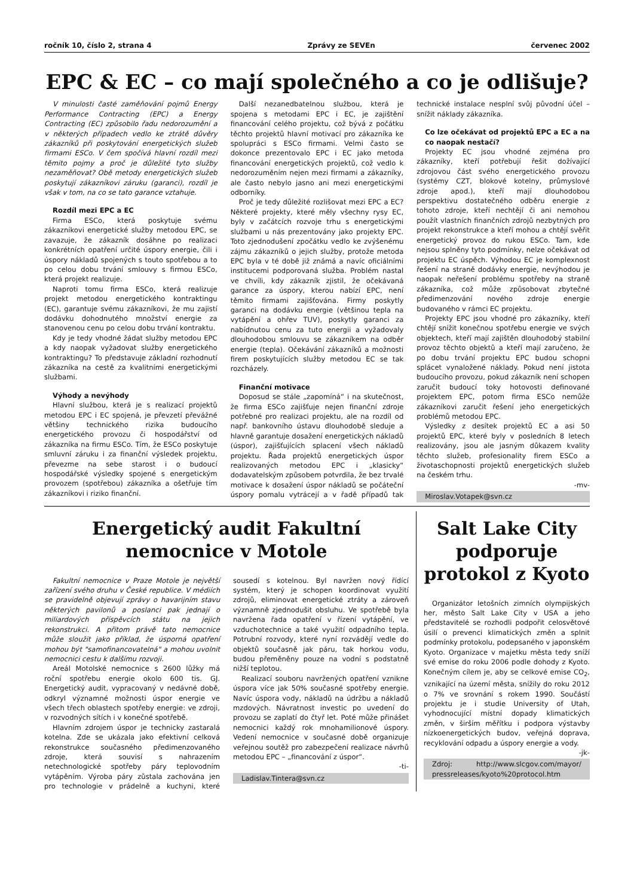ročník 10, číslo 2, strana 4 Zprávy ze SEVEn červenec 2002
EPC & EC – co mají společného a co je odlišuje?
V minulosti časté zaměňování pojmů Energy Performance Contracting (EPC) a Energy Contracting (EC) způsobilo řadu nedorozumění a v některých případech vedlo ke ztrátě důvěry zákazníků při poskytování energetických služeb firmami ESCo. V čem spočívá hlavní rozdíl mezi těmito pojmy a proč je důležité tyto služby nezaměňovat? Obě metody energetických služeb poskytují zákazníkovi záruku (garanci), rozdíl je však v tom, na co se tato garance vztahuje.
Rozdíl mezi EPC a EC
Firma ESCo, která poskytuje svému zákazníkovi energetické služby metodou EPC, se zavazuje, že zákazník dosáhne po realizaci konkrétních opatření určité úspory energie, čili i úspory nákladů spojených s touto spotřebou a to po celou dobu trvání smlouvy s firmou ESCo, která projekt realizuje.
Naproti tomu firma ESCo, která realizuje projekt metodou energetického kontraktingu (EC), garantuje svému zákazníkovi, že mu zajistí dodávku dohodnutého množství energie za stanovenou cenu po celou dobu trvání kontraktu.
Kdy je tedy vhodné žádat služby metodou EPC a kdy naopak vyžadovat služby energetického kontraktingu? To představuje základní rozhodnutí zákazníka na cestě za kvalitními energetickými službami.
Výhody a nevýhody
Hlavní službou, která je s realizací projektů metodou EPC i EC spojená, je převzetí převážné většiny technického rizika budoucího energetického provozu či hospodářství od zákazníka na firmu ESCo. Tím, že ESCo poskytuje smluvní záruku i za finanční výsledek projektu, převezme na sebe starost i o budoucí hospodářské výsledky spojené s energetickým provozem (spotřebou) zákazníka a ošetřuje tím zákazníkovi i riziko finanční.
Další nezanedbatelnou službou, která je spojena s metodami EPC i EC, je zajištění financování celého projektu, což bývá z počátku těchto projektů hlavní motivací pro zákazníka ke spolupráci s ESCo firmami. Velmi často se dokonce prezentovalo EPC i EC jako metoda financování energetických projektů, což vedlo k nedorozuměním nejen mezi firmami a zákazníky, ale často nebylo jasno ani mezi energetickými odborníky.
Proč je tedy důležité rozlišovat mezi EPC a EC? Některé projekty, které měly všechny rysy EC, byly v začátcích rozvoje trhu s energetickými službami u nás prezentovány jako projekty EPC. Toto zjednodušení zpočátku vedlo ke zvýšenému zájmu zákazníků o jejich služby, protože metoda EPC byla v té době již známá a navíc oficiálními institucemi podporovaná služba. Problém nastal ve chvíli, kdy zákazník zjistil, že očekávaná garance za úspory, kterou nabízí EPC, není těmito firmami zajišťována. Firmy poskytly garanci na dodávku energie (většinou tepla na vytápění a ohřev TUV), poskytly garanci za nabídnutou cenu za tuto energii a vyžadovaly dlouhodobou smlouvu se zákazníkem na odběr energie (tepla). Očekávání zákazníků a možnosti firem poskytujících služby metodou EC se tak rozcházely.
Finanční motivace
Doposud se stále „zapomíná“ i na skutečnost, že firma ESCo zajišťuje nejen finanční zdroje potřebné pro realizaci projektu, ale na rozdíl od např. bankovního ústavu dlouhodobě sleduje a hlavně garantuje dosažení energetických nákladů (úspor), zajišťujících splacení všech nákladů projektu. Řada projektů energetických úspor realizovaných metodou EPC i „klasicky“ dodavatelským způsobem potvrdila, že bez trvalé motivace k dosažení úspor nákladů se počáteční úspory pomalu vytrácejí a v řadě případů tak technické instalace nesplní svůj původní účel – snížit náklady zákazníka.
Co lze očekávat od projektů EPC a EC a na co naopak nestačí?
Projekty EC jsou vhodné zejména pro zákazníky, kteří potřebují řešit dožívající zdrojovou část svého energetického provozu (systémy CZT, blokové kotelny, průmyslové zdroje apod.), kteří mají dlouhodobou perspektivu dostatečného odběru energie z tohoto zdroje, kteří nechtějí či ani nemohou použít vlastních finančních zdrojů nezbytných pro projekt rekonstrukce a kteří mohou a chtějí svěřit energetický provoz do rukou ESCo. Tam, kde nejsou splněny tyto podmínky, nelze očekávat od projektu EC úspěch. Výhodou EC je komplexnost řešení na straně dodávky energie, nevýhodou je naopak neřešení problému spotřeby na straně zákazníka, což může způsobovat zbytečné předimenzování nového zdroje energie budovaného v rámci EC projektu.
Projekty EPC jsou vhodné pro zákazníky, kteří chtějí snížit konečnou spotřebu energie ve svých objektech, kteří mají zajištěn dlouhodobý stabilní provoz těchto objektů a kteří mají zaručeno, že po dobu trvání projektu EPC budou schopni splácet vynaložené náklady. Pokud není jistota budoucího provozu, pokud zákazník není schopen zaručit budoucí toky hotovosti definované projektem EPC, potom firma ESCo nemůže zákazníkovi zaručit řešení jeho energetických problémů metodou EPC.
Výsledky z desítek projektů EC a asi 50 projektů EPC, které byly v posledních 8 letech realizovány, jsou ale jasným důkazem kvality těchto služeb, profesionality firem ESCo a životaschopnosti projektů energetických služeb na českém trhu.
-mv-
Miroslav.Votapek@svn.cz
Energetický audit Fakultní
nemocnice v Motole
Fakultní nemocnice v Praze Motole je největší zařízení svého druhu v České republice. V médiích se pravidelně objevují zprávy o havarijním stavu některých pavilonů a poslanci pak jednají o miliardových příspěvcích státu na jejich rekonstrukci. A přitom právě tato nemocnice může sloužit jako příklad, že úsporná opatření mohou být "samofinancovatelná" a mohou uvolnit nemocnici cestu k dalšímu rozvoji.
Areál Motolské nemocnice s 2600 lůžky má roční spotřebu energie okolo 600 tis. GJ. Energetický audit, vypracovaný v nedávné době, odkryl významné možnosti úspor energie ve všech třech oblastech spotřeby energie: ve zdroji, v rozvodných sítích i v konečné spotřebě.
Hlavním zdrojem úspor je technicky zastaralá kotelna. Zde se ukázala jako efektivní celková rekonstrukce současného předimenzovaného zdroje, která souvisí s nahrazením netechnologické spotřeby páry teplovodním vytápěním. Výroba páry zůstala zachována jen pro technologie v prádelně a kuchyni, které sousedí s kotelnou. Byl navržen nový řídící systém, který je schopen koordinovat využití zdrojů, eliminovat energetické ztráty a zároveň významně zjednodušit obsluhu. Ve spotřebě byla navržena řada opatření v řízení vytápění, ve vzduchotechnice a také využití odpadního tepla. Potrubní rozvody, které nyní rozvádějí vedle do objektů současně jak páru, tak horkou vodu, budou přeměněny pouze na vodní s podstatně nižší teplotou.
Realizací souboru navržených opatření vznikne úspora více jak 50% současné spotřeby energie. Navíc úspora vody, nákladů na údržbu a nákladů mzdových. Návratnost investic po uvedení do provozu se zaplatí do čtyř let. Poté může přinášet nemocnici každý rok mnohamilionové úspory. Vedení nemocnice v současné době organizuje veřejnou soutěž pro zabezpečení realizace návrhů metodou EPC – „financování z úspor“.
-ti-
Ladislav.Tintera@svn.cz
Salt Lake City
podporuje
protokol z Kyoto
Organizátor letošních zimních olympijských her, město Salt Lake City v USA a jeho představitelé se rozhodli podpořit celosvětové úsilí o prevenci klimatických změn a splnit podmínky protokolu, podepsaného v japonském Kyoto. Organizace v majetku města tedy sníží své emise do roku 2006 podle dohody z Kyoto. Konečným cílem je, aby se celkové emise CO<sub>2</sub>, vznikající na území města, snížily do roku 2012 o 7% ve srovnání s rokem 1990. Součástí projektu je i studie University of Utah, vyhodnocující místní dopady klimatických změn, v širším měřítku i podpora výstavby nízkoenergetických budov, veřejná doprava, recyklování odpadu a úspory energie a vody.
-jk-
Zdroj: http://www.slcgov.com/mayor/ pressreleases/kyoto%20protocol.htm